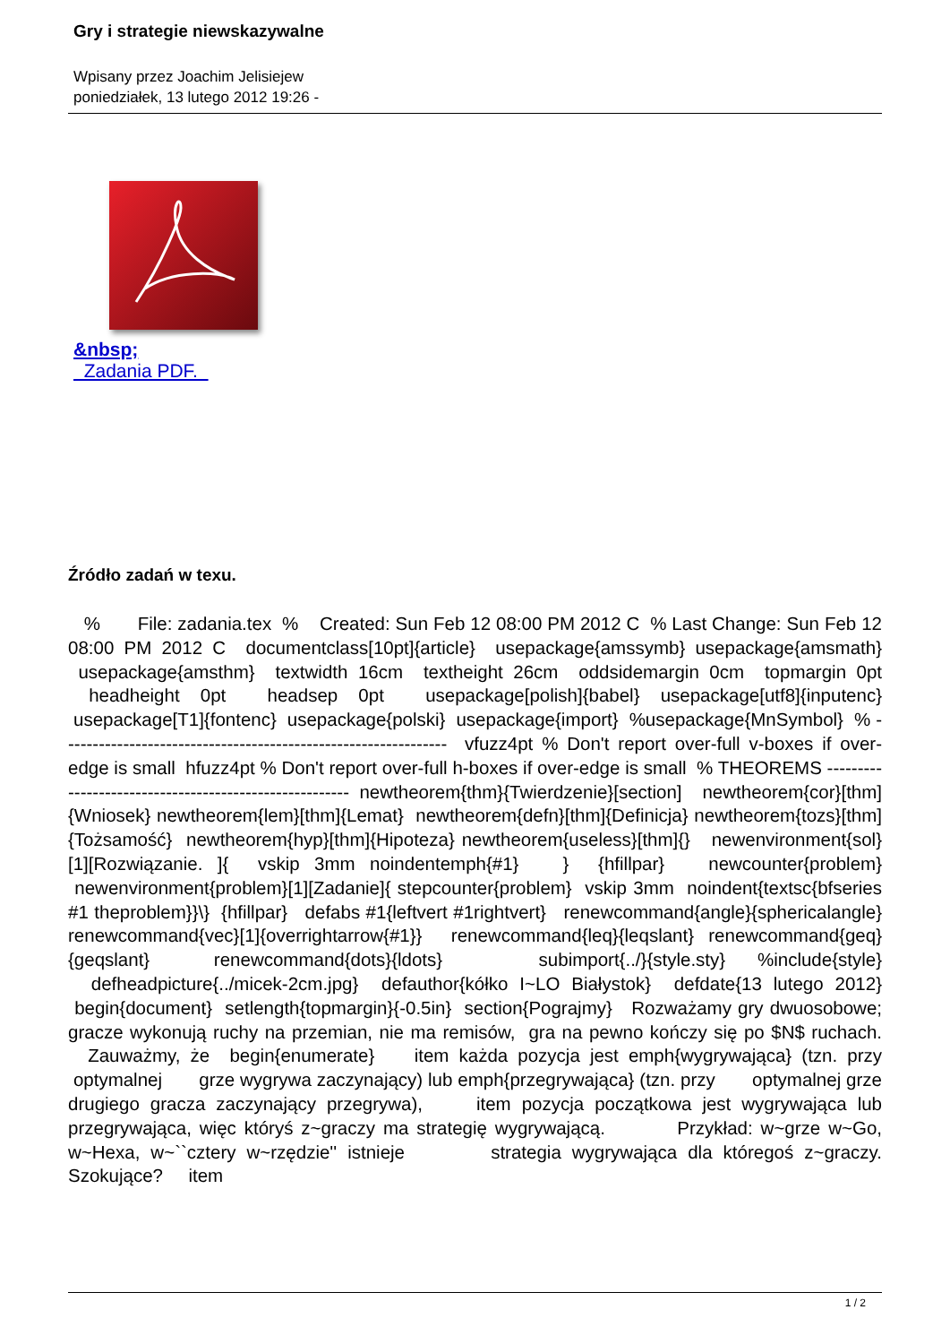Gry i strategie niewskazywalne
Wpisany przez Joachim Jelisiejew
poniedziałek, 13 lutego 2012 19:26 -
&nbsp;
Zadania PDF.
Źródło zadań w texu.
% File: zadania.tex % Created: Sun Feb 12 08:00 PM 2012 C % Last Change: Sun Feb 12 08:00 PM 2012 C documentclass[10pt]{article} usepackage{amssymb} usepackage{amsmath} usepackage{amsthm} textwidth 16cm textheight 26cm oddsidemargin 0cm topmargin 0pt headheight 0pt headsep 0pt usepackage[polish]{babel} usepackage[utf8]{inputenc} usepackage[T1]{fontenc} usepackage{polski} usepackage{import} %usepackage{MnSymbol} % --------------------------------------------------------------- vfuzz4pt % Don't report over-full v-boxes if over-edge is small hfuzz4pt % Don't report over-full h-boxes if over-edge is small % THEOREMS ------------------------------------------------------- newtheorem{thm}{Twierdzenie}[section] newtheorem{cor}[thm]{Wniosek} newtheorem{lem}[thm]{Lemat} newtheorem{defn}[thm]{Definicja} newtheorem{tozs}[thm]{Tożsamość} newtheorem{hyp}[thm]{Hipoteza} newtheorem{useless}[thm]{} newenvironment{sol}[1][Rozwiązanie. ]{ vskip 3mm noindentemph{#1} } {hfillpar} newcounter{problem} newenvironment{problem}[1][Zadanie]{ stepcounter{problem} vskip 3mm noindent{textsc{bfseries #1 theproblem}}\} {hfillpar} defabs #1{leftvert #1rightvert} renewcommand{angle}{sphericalangle} renewcommand{vec}[1]{overrightarrow{#1}} renewcommand{leq}{leqslant} renewcommand{geq}{geqslant} renewcommand{dots}{ldots} subimport{../}{style.sty} %include{style} defheadpicture{../micek-2cm.jpg} defauthor{kółko I~LO Białystok} defdate{13 lutego 2012} begin{document} setlength{topmargin}{-0.5in} section{Pograjmy} Rozważamy gry dwuosobowe; gracze wykonują ruchy na przemian, nie ma remisów, gra na pewno kończy się po $N$ ruchach. Zauważmy, że begin{enumerate} item każda pozycja jest emph{wygrywająca} (tzn. przy optymalnej grze wygrywa zaczynający) lub emph{przegrywająca} (tzn. przy optymalnej grze drugiego gracza zaczynający przegrywa), item pozycja początkowa jest wygrywająca lub przegrywająca, więc któryś z~graczy ma strategię wygrywającą. Przykład: w~grze w~Go, w~Hexa, w~``cztery w~rzędzie'' istnieje strategia wygrywająca dla któregoś z~graczy. Szokujące? item
1 / 2